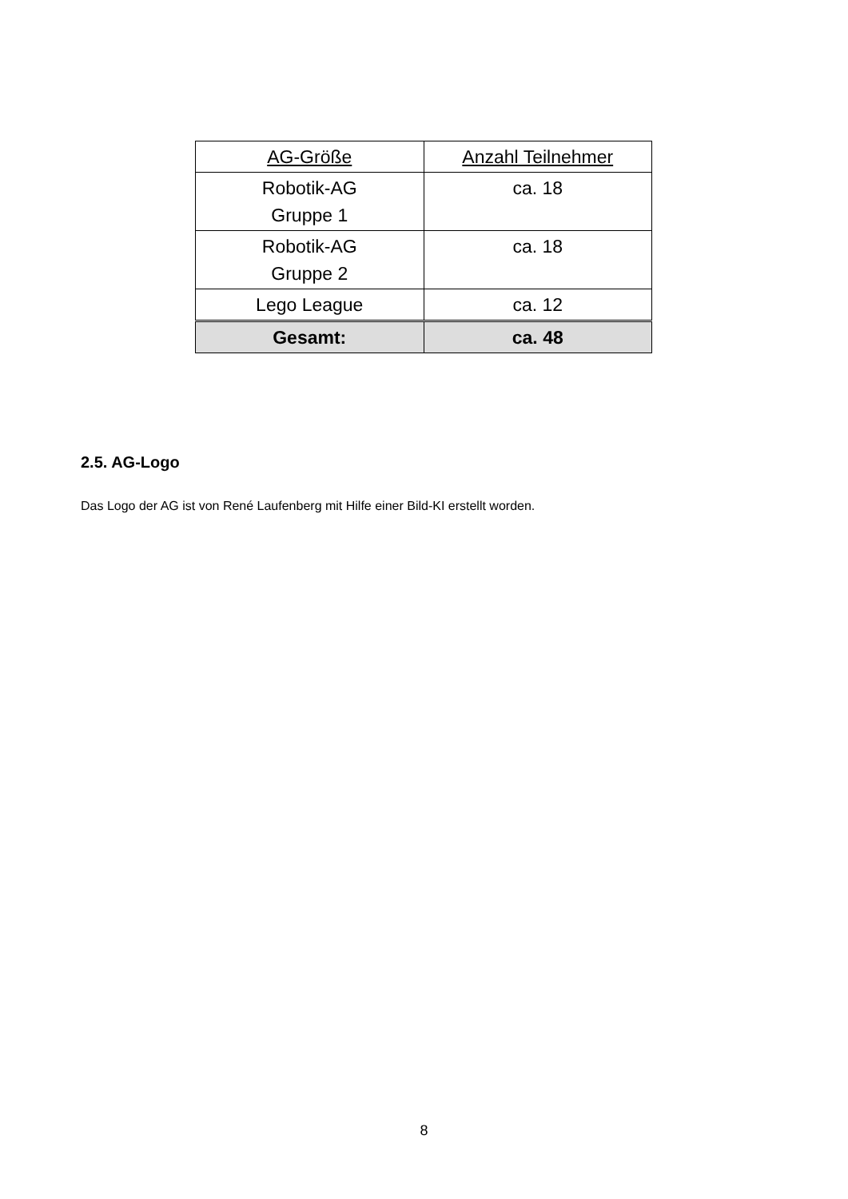| AG-Größe | Anzahl Teilnehmer |
| --- | --- |
| Robotik-AG Gruppe 1 | ca. 18 |
| Robotik-AG Gruppe 2 | ca. 18 |
| Lego League | ca. 12 |
| Gesamt: | ca. 48 |
2.5. AG-Logo
Das Logo der AG ist von René Laufenberg mit Hilfe einer Bild-KI erstellt worden.
8